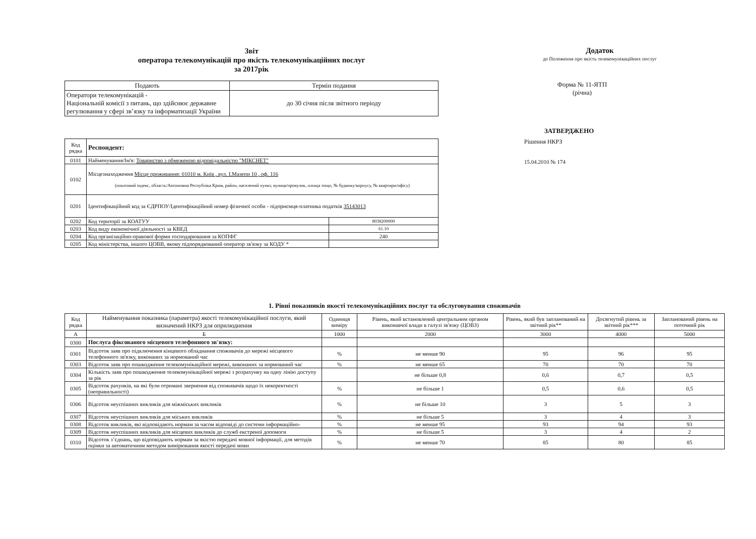Звіт
оператора телекомунікацій про якість телекомунікаційних послуг
за 2017рік
| Подають | Термін подання |
| --- | --- |
| Оператори телекомунікацій - Національній комісії з питань, що здійснює державне регулювання у сфері зв’язку та інформатизації України | до 30 січня після звітного періоду |
| Код рядка | Респондент: | |
| 0101 | Найменування/Ім'я: Товариство з обмеженою відповідальністю "МІКСНЕТ" | |
| 0102 | Місцезнаходження Місце проживання: 01010 м. Київ , вул. І.Мазепи 10 , оф. 116 (поштовий індекс, область/Автономна Республіка Крим, район, населений пункт, вулиця/провулок, площа тощо, № будинку/корпусу, № квартири/офісу) | |
| 0201 | Ідентифікаційний код за ЄДРПОУ/Ідентифікаційний номер фізичної особи - підприємця-платника податків 35143013 | |
| 0202 | Код території за КОАТУУ | 8038200000 |
| 0203 | Код виду економічної діяльності за КВЕД | 61.10 |
| 0204 | Код організаційно-правової форми господарювання за КОПФГ | 240 |
| 0205 | Код міністерства, іншого ЦОВВ, якому підпорядкований оператор зв'язку за КОДУ * | |
Додаток
до Положення про якість телекомунікаційних послуг
Форма № 11-ЯТП
(річна)
ЗАТВЕРДЖЕНО
Рішення НКРЗ
15.04.2010 № 174
1. Рівні показників якості телекомунікаційних послуг та обслуговування споживачів
| Код рядка | Найменування показника (параметра) якості телекомунікаційної послуги, який визначений НКРЗ для оприлюднення | Одиниця виміру | Рівень, який встановлений центральним органом виконавчої влади в галузі зв'язку (ЦОВЗ) | Рівень, який був запланований на звітний рік** | Досягнутий рівень за звітний рік*** | Запланований рівень на поточний рік |
| --- | --- | --- | --- | --- | --- | --- |
| А | Б | 1000 | 2000 | 3000 | 4000 | 5000 |
| 0300 | Послуга фіксованого місцевого телефонного зв'язку: | | | | | |
| 0301 | Відсоток заяв про підключення кінцевого обладнання споживачів до мережі місцевого телефонного зв'язку, виконаних за нормований час | % | не менше 90 | 95 | 96 | 95 |
| 0303 | Відсоток заяв про пошкодження телекомунікаційної мережі, виконаних за нормований час | % | не менше 65 | 70 | 70 | 70 |
| 0304 | Кількість заяв про пошкодження телекомунікаційної мережі з розрахунку на одну лінію доступу за рік | | не більше 0,8 | 0,6 | 0,7 | 0,5 |
| 0305 | Відсоток рахунків, на які були отримані звернення від споживачів щодо їх некоректності (неправильності) | % | не більше 1 | 0,5 | 0,6 | 0,5 |
| 0306 | Відсоток неуспішних викликів для міжміських викликів | % | не більше 10 | 3 | 5 | 3 |
| 0307 | Відсоток неуспішних викликів для міських викликів | % | не більше 5 | 3 | 4 | 3 |
| 0308 | Відсоток викликів, які відповідають нормам за часом відповіді до системи інформаційно- | % | не менше 95 | 93 | 94 | 93 |
| 0309 | Відсоток неуспішних викликів для місцевих викликів до служб екстреної допомоги | % | не більше 5 | 3 | 4 | 2 |
| 0310 | Відсоток з’єднань, що відповідають нормам за якістю передачі мовної інформації, для методів оцінки за автоматичним методом вимірювання якості передачі мови | % | не менше 70 | 85 | 80 | 85 |